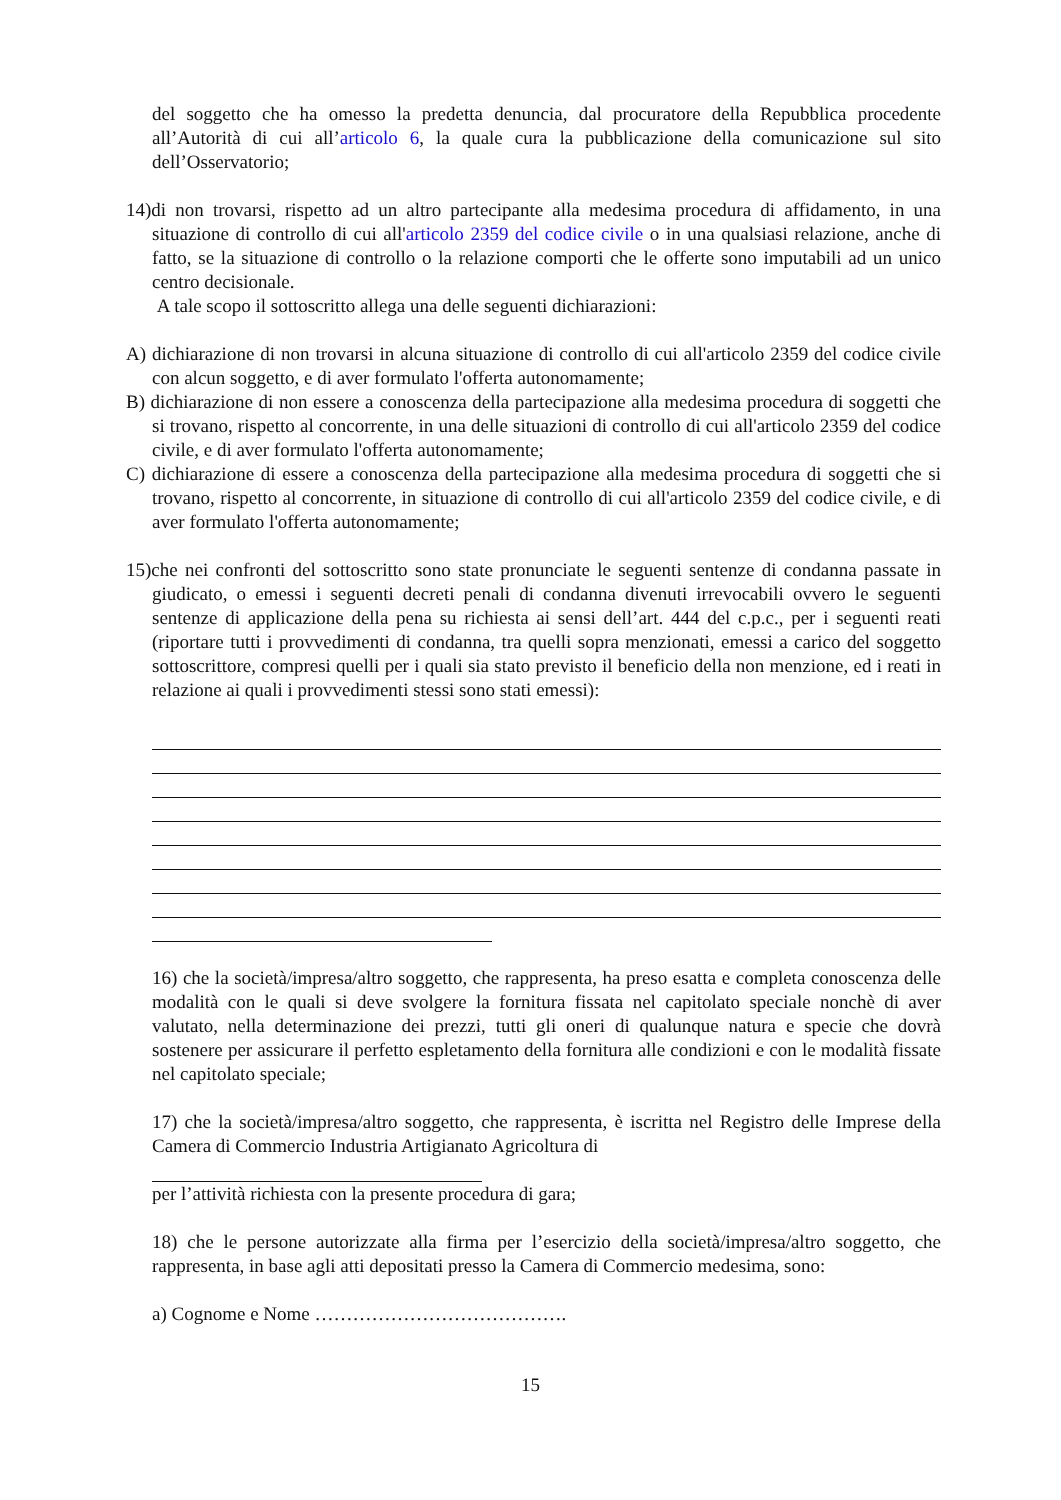del soggetto che ha omesso la predetta denuncia, dal procuratore della Repubblica procedente all’Autorità di cui all’articolo 6, la quale cura la pubblicazione della comunicazione sul sito dell’Osservatorio;
14)di non trovarsi, rispetto ad un altro partecipante alla medesima procedura di affidamento, in una situazione di controllo di cui all'articolo 2359 del codice civile o in una qualsiasi relazione, anche di fatto, se la situazione di controllo o la relazione comporti che le offerte sono imputabili ad un unico centro decisionale.
A tale scopo il sottoscritto allega una delle seguenti dichiarazioni:
A) dichiarazione di non trovarsi in alcuna situazione di controllo di cui all'articolo 2359 del codice civile con alcun soggetto, e di aver formulato l'offerta autonomamente;
B) dichiarazione di non essere a conoscenza della partecipazione alla medesima procedura di soggetti che si trovano, rispetto al concorrente, in una delle situazioni di controllo di cui all'articolo 2359 del codice civile, e di aver formulato l'offerta autonomamente;
C) dichiarazione di essere a conoscenza della partecipazione alla medesima procedura di soggetti che si trovano, rispetto al concorrente, in situazione di controllo di cui all'articolo 2359 del codice civile, e di aver formulato l'offerta autonomamente;
15)che nei confronti del sottoscritto sono state pronunciate le seguenti sentenze di condanna passate in giudicato, o emessi i seguenti decreti penali di condanna divenuti irrevocabili ovvero le seguenti sentenze di applicazione della pena su richiesta ai sensi dell’art. 444 del c.p.c., per i seguenti reati (riportare tutti i provvedimenti di condanna, tra quelli sopra menzionati, emessi a carico del soggetto sottoscrittore, compresi quelli per i quali sia stato previsto il beneficio della non menzione, ed i reati in relazione ai quali i provvedimenti stessi sono stati emessi):
16) che la società/impresa/altro soggetto, che rappresenta, ha preso esatta e completa conoscenza delle modalità con le quali si deve svolgere la fornitura fissata nel capitolato speciale nonchè di aver valutato, nella determinazione dei prezzi, tutti gli oneri di qualunque natura e specie che dovrà sostenere per assicurare il perfetto espletamento della fornitura alle condizioni e con le modalità fissate nel capitolato speciale;
17) che la società/impresa/altro soggetto, che rappresenta, è iscritta nel Registro delle Imprese della Camera di Commercio Industria Artigianato Agricoltura di
per l’attività richiesta con la presente procedura di gara;
18) che le persone autorizzate alla firma per l’esercizio della società/impresa/altro soggetto, che rappresenta, in base agli atti depositati presso la Camera di Commercio medesima, sono:
a) Cognome e Nome ………………………………….
15